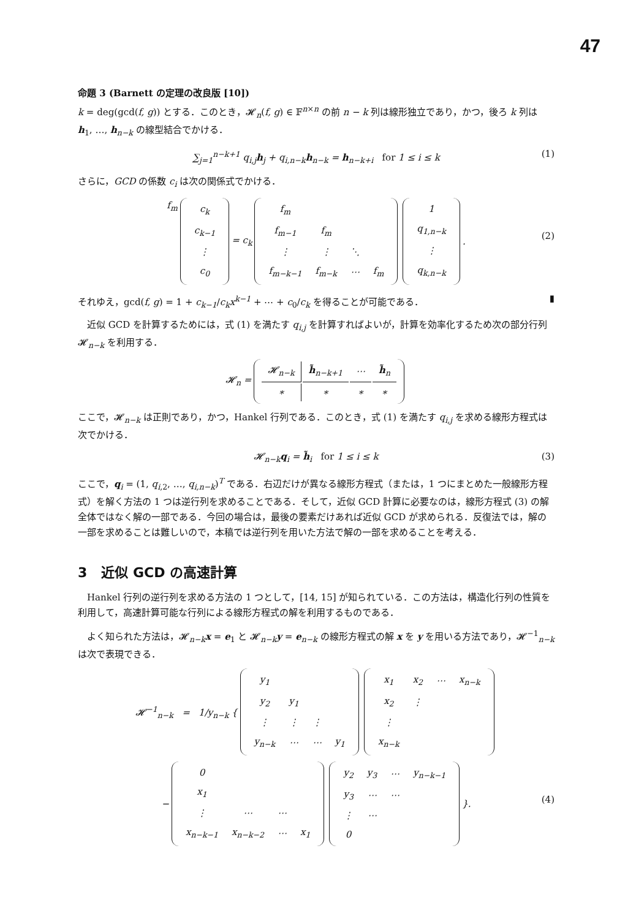47
命題 3 (Barnett の定理の改良版 [10])
k = deg(gcd(f, g)) とする．このとき，𝓗<sub>n</sub>(f, g) ∈ 𝔽<sup>n×n</sup> の前 n − k 列は線形独立であり，かつ，後ろ k 列は h<sub>1</sub>, …, h<sub>n−k</sub> の線型結合でかける．
∑<sub>j=1</sub><sup>n−k+1</sup> q<sub>i,j</sub>h<sub>j</sub> + q<sub>i,n−k</sub>h<sub>n−k</sub> = h<sub>n−k+i</sub> for 1 ≤ i ≤ k (1)
さらに，GCD の係数 c<sub>i</sub> は次の関係式でかける．
f<sub>m</sub>
| c<sub>k</sub> |
| c<sub>k−1</sub> |
| ⋮ |
| c<sub>0</sub> |
= c<sub>k</sub>
| f<sub>m</sub> | | | |
| f<sub>m−1</sub> | f<sub>m</sub> | | |
| ⋮ | ⋮ | ⋱ | |
| f<sub>m−k−1</sub> | f<sub>m−k</sub> | ⋯ | f<sub>m</sub> |
| 1 |
| q<sub>1,n−k</sub> |
| ⋮ |
| q<sub>k,n−k</sub> |
.
(2)
それゆえ，gcd(f, g) = 1 + c<sub>k−1</sub>/c<sub>k</sub>x<sup>k−1</sup> + ⋯ + c<sub>0</sub>/c<sub>k</sub> を得ることが可能である． ▮
近似 GCD を計算するためには，式 (1) を満たす q<sub>i,j</sub> を計算すればよいが，計算を効率化するため次の部分行列 𝓗<sub>n−k</sub> を利用する．
𝓗<sub>n</sub> =
| 𝓗<sub>n−k</sub> | h̃<sub>n−k+1</sub> | ⋯ | h̃<sub>n</sub> |
| ∗ | ∗ | ∗ | ∗ |
ここで，𝓗<sub>n−k</sub> は正則であり，かつ，Hankel 行列である．このとき，式 (1) を満たす q<sub>i,j</sub> を求める線形方程式は次でかける．
𝓗<sub>n−k</sub>q<sub>i</sub> = h̃<sub>i</sub> for 1 ≤ i ≤ k (3)
ここで，q<sub>i</sub> = (1, q<sub>i,2</sub>, …, q<sub>i,n−k</sub>)<sup>T</sup> である．右辺だけが異なる線形方程式（または，1 つにまとめた一般線形方程式）を解く方法の 1 つは逆行列を求めることである．そして，近似 GCD 計算に必要なのは，線形方程式 (3) の解全体ではなく解の一部である．今回の場合は，最後の要素だけあれば近似 GCD が求められる．反復法では，解の一部を求めることは難しいので，本稿では逆行列を用いた方法で解の一部を求めることを考える．
3 近似 GCD の高速計算
Hankel 行列の逆行列を求める方法の 1 つとして，[14, 15] が知られている．この方法は，構造化行列の性質を利用して，高速計算可能な行列による線形方程式の解を利用するものである．
よく知られた方法は，𝓗<sub>n−k</sub>x = e<sub>1</sub> と 𝓗<sub>n−k</sub>y = e<sub>n−k</sub> の線形方程式の解 x を y を用いる方法であり，𝓗<sup>−1</sup><sub>n−k</sub> は次で表現できる．
𝓗<sup>−1</sup><sub>n−k</sub> = 1/y<sub>n−k</sub> {
| y<sub>1</sub> | | | |
| y<sub>2</sub> | y<sub>1</sub> | | |
| ⋮ | ⋮ | ⋮ | |
| y<sub>n−k</sub> | ⋯ | ⋯ | y<sub>1</sub> |
| x<sub>1</sub> | x<sub>2</sub> | ⋯ | x<sub>n−k</sub> |
| x<sub>2</sub> | ⋮ | | |
| ⋮ | | | |
| x<sub>n−k</sub> | | | |
−
| 0 | | | |
| x<sub>1</sub> | | | |
| ⋮ | ⋯ | ⋯ | |
| x<sub>n−k−1</sub> | x<sub>n−k−2</sub> | ⋯ | x<sub>1</sub> |
| y<sub>2</sub> | y<sub>3</sub> | ⋯ | y<sub>n−k−1</sub> |
| y<sub>3</sub> | ⋯ | ⋯ | |
| ⋮ | ⋯ | | |
| 0 | | | |
}.
(4)